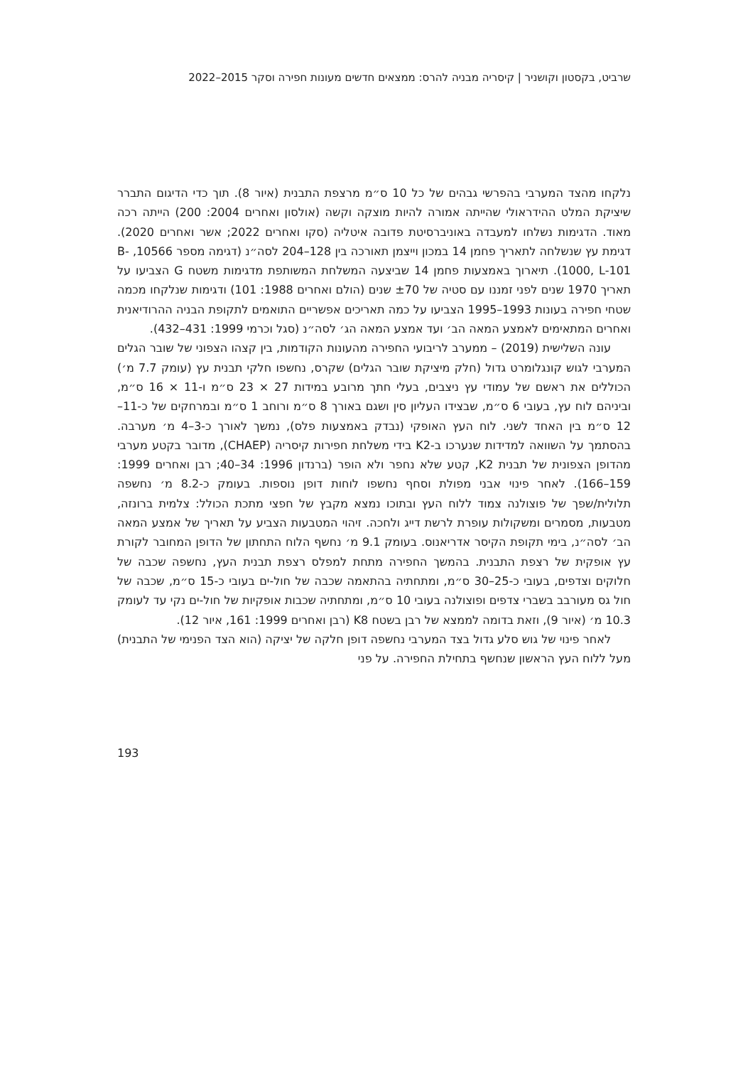שרביט, בקסטון וקושניר | קיסריה מבניה להרס: ממצאים חדשים מעונות חפירה וסקר 2015–2022
נלקחו מהצד המערבי בהפרשי גבהים של כל 10 ס״מ מרצפת התבנית (איור 8). תוך כדי הדיגום התברר שיציקת המלט ההידראולי שהייתה אמורה להיות מוצקה וקשה (אולסון ואחרים 2004: 200) הייתה רכה מאוד. הדגימות נשלחו למעבדה באוניברסיטת פדובה איטליה (סקו ואחרים 2022; אשר ואחרים 2020). דגימת עץ שנשלחה לתאריך פחמן 14 במכון וייצמן תאורכה בין 128–204 לסה״נ (דגימה מספר 10566, B-1000, L-101). תיארוך באמצעות פחמן 14 שביצעה המשלחת המשותפת מדגימות משטח G הצביעו על תאריך 1970 שנים לפני זמננו עם סטיה של ±70 שנים (הולם ואחרים 1988: 101) ודגימות שנלקחו מכמה שטחי חפירה בעונות 1993–1995 הצביעו על כמה תאריכים אפשריים התואמים לתקופת הבניה ההרודיאנית ואחרים המתאימים לאמצע המאה הב׳ ועד אמצע המאה הג׳ לסה״נ (סגל וכרמי 1999: 431–432).
עונה השלישית (2019) – ממערב לריבועי החפירה מהעונות הקודמות, בין קצהו הצפוני של שובר הגלים המערבי לגוש קונגלומרט גדול (חלק מיציקת שובר הגלים) שקרס, נחשפו חלקי תבנית עץ (עומק 7.7 מ׳) הכוללים את ראשם של עמודי עץ ניצבים, בעלי חתך מרובע במידות 27 × 23 ס״מ ו-11 × 16 ס״מ, וביניהם לוח עץ, בעובי 6 ס״מ, שבצידו העליון סין ושגם באורך 8 ס״מ ורוחב 1 ס״מ ובמרחקים של כ-11–12 ס״מ בין האחד לשני. לוח העץ האופקי (נבדק באמצעות פלס), נמשך לאורך כ-3–4 מ׳ מערבה. בהסתמך על השוואה למדידות שנערכו ב-K2 בידי משלחת חפירות קיסריה (CHAEP), מדובר בקטע מערבי מהדופן הצפונית של תבנית K2, קטע שלא נחפר ולא הופר (ברנדון 1996: 34–40; רבן ואחרים 1999: 159–166). לאחר פינוי אבני מפולת וסחף נחשפו לוחות דופן נוספות. בעומק כ-8.2 מ׳ נחשפה תלולית/שפך של פוצולנה צמוד ללוח העץ ובתוכו נמצא מקבץ של חפצי מתכת הכולל: צלמית ברונזה, מטבעות, מסמרים ומשקולות עופרת לרשת דייג ולחכה. זיהוי המטבעות הצביע על תאריך של אמצע המאה הב׳ לסה״נ, בימי תקופת הקיסר אדריאנוס. בעומק 9.1 מ׳ נחשף הלוח התחתון של הדופן המחובר לקורת עץ אופקית של רצפת התבנית. בהמשך החפירה מתחת למפלס רצפת תבנית העץ, נחשפה שכבה של חלוקים וצדפים, בעובי כ-25–30 ס״מ, ומתחתיה בהתאמה שכבה של חול-ים בעובי כ-15 ס״מ, שכבה של חול גס מעורבב בשברי צדפים ופוצולנה בעובי 10 ס״מ, ומתחתיה שכבות אופקיות של חול-ים נקי עד לעומק 10.3 מ׳ (איור 9), וזאת בדומה לממצא של רבן בשטח K8 (רבן ואחרים 1999: 161, איור 12).
לאחר פינוי של גוש סלע גדול בצד המערבי נחשפה דופן חלקה של יציקה (הוא הצד הפנימי של התבנית) מעל ללוח העץ הראשון שנחשף בתחילת החפירה. על פני
193